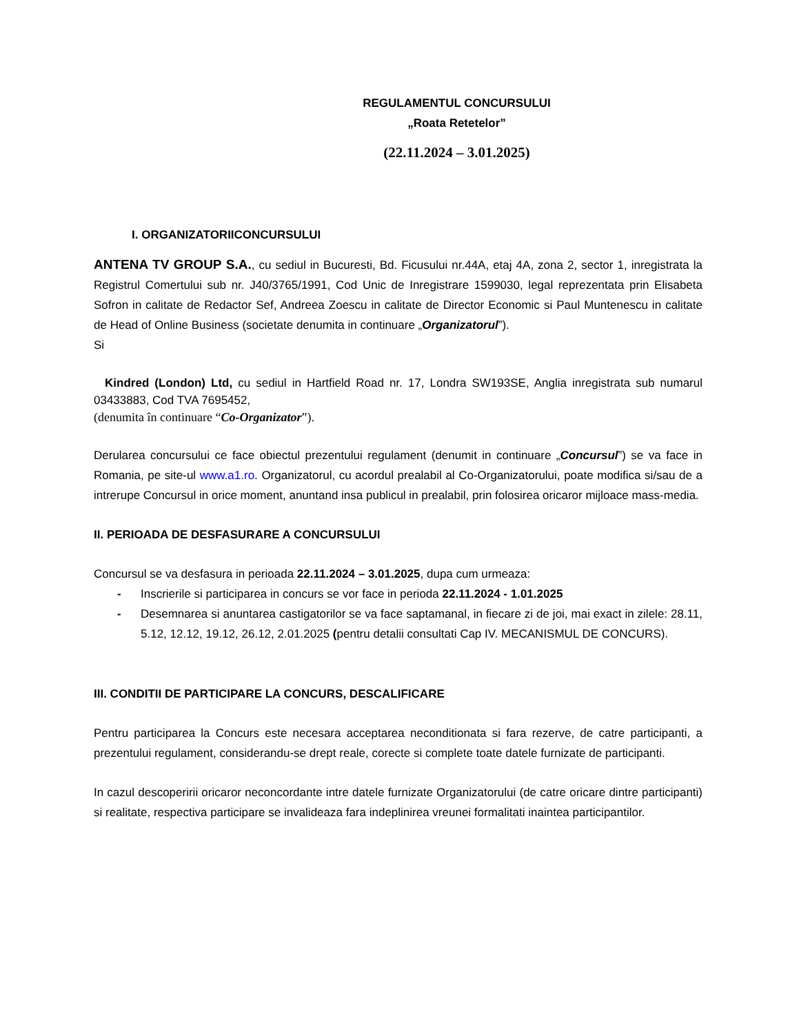REGULAMENTUL CONCURSULUI
„Roata Retetelor”
(22.11.2024 – 3.01.2025)
I. ORGANIZATORIICONCURSULUI
ANTENA TV GROUP S.A., cu sediul in Bucuresti, Bd. Ficusului nr.44A, etaj 4A, zona 2, sector 1, inregistrata la Registrul Comertului sub nr. J40/3765/1991, Cod Unic de Inregistrare 1599030, legal reprezentata prin Elisabeta Sofron in calitate de Redactor Sef, Andreea Zoescu in calitate de Director Economic si Paul Muntenescu in calitate de Head of Online Business (societate denumita in continuare „Organizatorul”).
Si
Kindred (London) Ltd, cu sediul in Hartfield Road nr. 17, Londra SW193SE, Anglia inregistrata sub numarul 03433883, Cod TVA 7695452,
(denumita în continuare “Co-Organizator”).
Derularea concursului ce face obiectul prezentului regulament (denumit in continuare „Concursul”) se va face in Romania, pe site-ul www.a1.ro. Organizatorul, cu acordul prealabil al Co-Organizatorului, poate modifica si/sau de a intrerupe Concursul in orice moment, anuntand insa publicul in prealabil, prin folosirea oricaror mijloace mass-media.
II. PERIOADA DE DESFASURARE A CONCURSULUI
Concursul se va desfasura in perioada 22.11.2024 – 3.01.2025, dupa cum urmeaza:
- Inscrierile si participarea in concurs se vor face in perioda 22.11.2024 - 1.01.2025
- Desemnarea si anuntarea castigatorilor se va face saptamanal, in fiecare zi de joi, mai exact in zilele: 28.11, 5.12, 12.12, 19.12, 26.12, 2.01.2025 (pentru detalii consultati Cap IV. MECANISMUL DE CONCURS).
III. CONDITII DE PARTICIPARE LA CONCURS, DESCALIFICARE
Pentru participarea la Concurs este necesara acceptarea neconditionata si fara rezerve, de catre participanti, a prezentului regulament, considerandu-se drept reale, corecte si complete toate datele furnizate de participanti.
In cazul descoperirii oricaror neconcordante intre datele furnizate Organizatorului (de catre oricare dintre participanti) si realitate, respectiva participare se invalideaza fara indeplinirea vreunei formalitati inaintea participantilor.